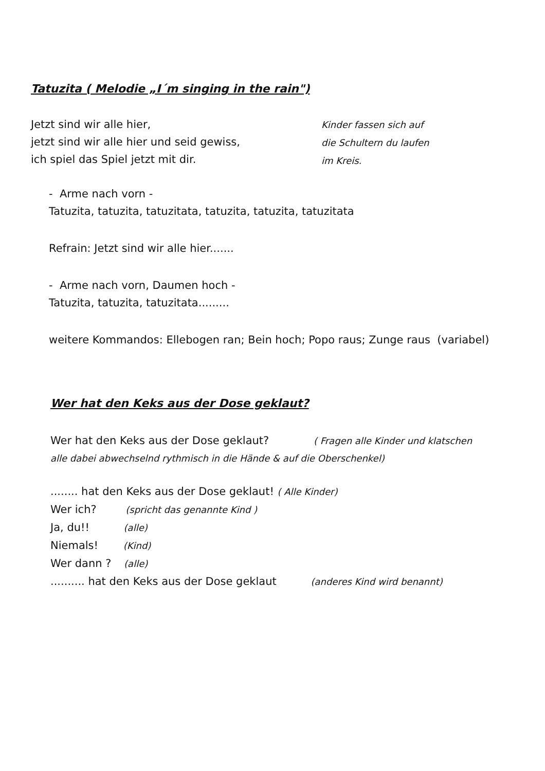Tatuzita ( Melodie „I´m singing in the rain")
Jetzt sind wir alle hier,
jetzt sind wir alle hier und seid gewiss,
ich spiel das Spiel jetzt mit dir.
Kinder fassen sich auf
die Schultern du laufen
im Kreis.
- Arme nach vorn -
Tatuzita, tatuzita, tatuzitata, tatuzita, tatuzita, tatuzitata
Refrain: Jetzt sind wir alle hier.......
- Arme nach vorn, Daumen hoch -
Tatuzita, tatuzita, tatuzitata.........
weitere Kommandos: Ellebogen ran; Bein hoch; Popo raus; Zunge raus (variabel)
Wer hat den Keks aus der Dose geklaut?
Wer hat den Keks aus der Dose geklaut? ( Fragen alle Kinder und klatschen
alle dabei abwechselnd rythmisch in die Hände & auf die Oberschenkel)
........ hat den Keks aus der Dose geklaut! ( Alle Kinder)
Wer ich? (spricht das genannte Kind )
Ja, du!! (alle)
Niemals! (Kind)
Wer dann ? (alle)
.......... hat den Keks aus der Dose geklaut (anderes Kind wird benannt)